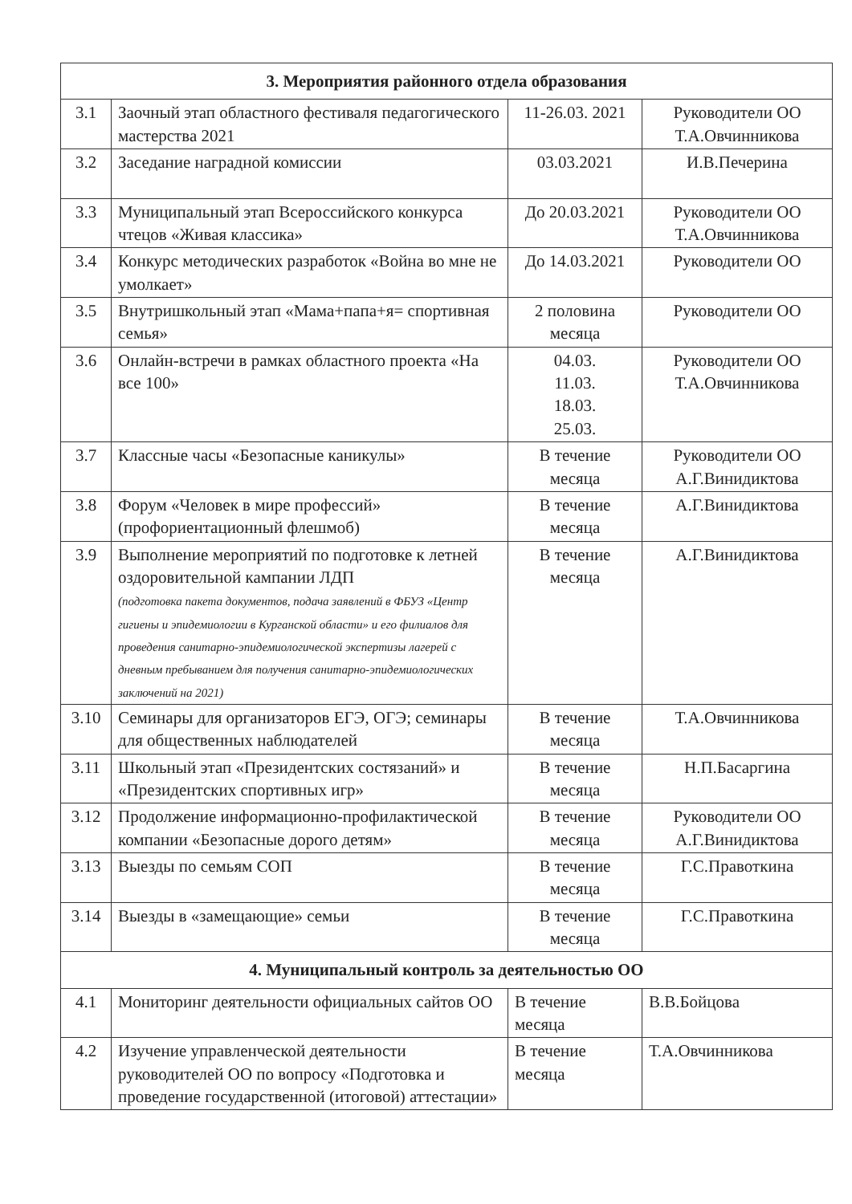| 3. Мероприятия районного отдела образования | | | |
| --- | --- | --- | --- |
| 3.1 | Заочный этап областного фестиваля педагогического мастерства 2021 | 11-26.03. 2021 | Руководители ОО Т.А.Овчинникова |
| 3.2 | Заседание наградной комиссии | 03.03.2021 | И.В.Печерина |
| 3.3 | Муниципальный этап Всероссийского конкурса чтецов «Живая классика» | До 20.03.2021 | Руководители ОО Т.А.Овчинникова |
| 3.4 | Конкурс методических разработок «Война во мне не умолкает» | До 14.03.2021 | Руководители ОО |
| 3.5 | Внутришкольный этап «Мама+папа+я= спортивная семья» | 2 половина месяца | Руководители ОО |
| 3.6 | Онлайн-встречи в рамках областного проекта «На все 100» | 04.03. 11.03. 18.03. 25.03. | Руководители ОО Т.А.Овчинникова |
| 3.7 | Классные часы «Безопасные каникулы» | В течение месяца | Руководители ОО А.Г.Винидиктова |
| 3.8 | Форум «Человек в мире профессий» (профориентационный флешмоб) | В течение месяца | А.Г.Винидиктова |
| 3.9 | Выполнение мероприятий по подготовке к летней оздоровительной кампании ЛДП (подготовка пакета документов, подача заявлений в ФБУЗ «Центр гигиены и эпидемиологии в Курганской области» и его филиалов для проведения санитарно-эпидемиологической экспертизы лагерей с дневным пребыванием для получения санитарно-эпидемиологических заключений на 2021) | В течение месяца | А.Г.Винидиктова |
| 3.10 | Семинары для организаторов ЕГЭ, ОГЭ; семинары для общественных наблюдателей | В течение месяца | Т.А.Овчинникова |
| 3.11 | Школьный этап «Президентских состязаний» и «Президентских спортивных игр» | В течение месяца | Н.П.Басаргина |
| 3.12 | Продолжение информационно-профилактической компании «Безопасные дорого детям» | В течение месяца | Руководители ОО А.Г.Винидиктова |
| 3.13 | Выезды по семьям СОП | В течение месяца | Г.С.Правоткина |
| 3.14 | Выезды в «замещающие» семьи | В течение месяца | Г.С.Правоткина |
| 4. Муниципальный контроль за деятельностью ОО | | | |
| 4.1 | Мониторинг деятельности официальных сайтов ОО | В течение месяца | В.В.Бойцова |
| 4.2 | Изучение управленческой деятельности руководителей ОО по вопросу «Подготовка и проведение государственной (итоговой) аттестации» | В течение месяца | Т.А.Овчинникова |